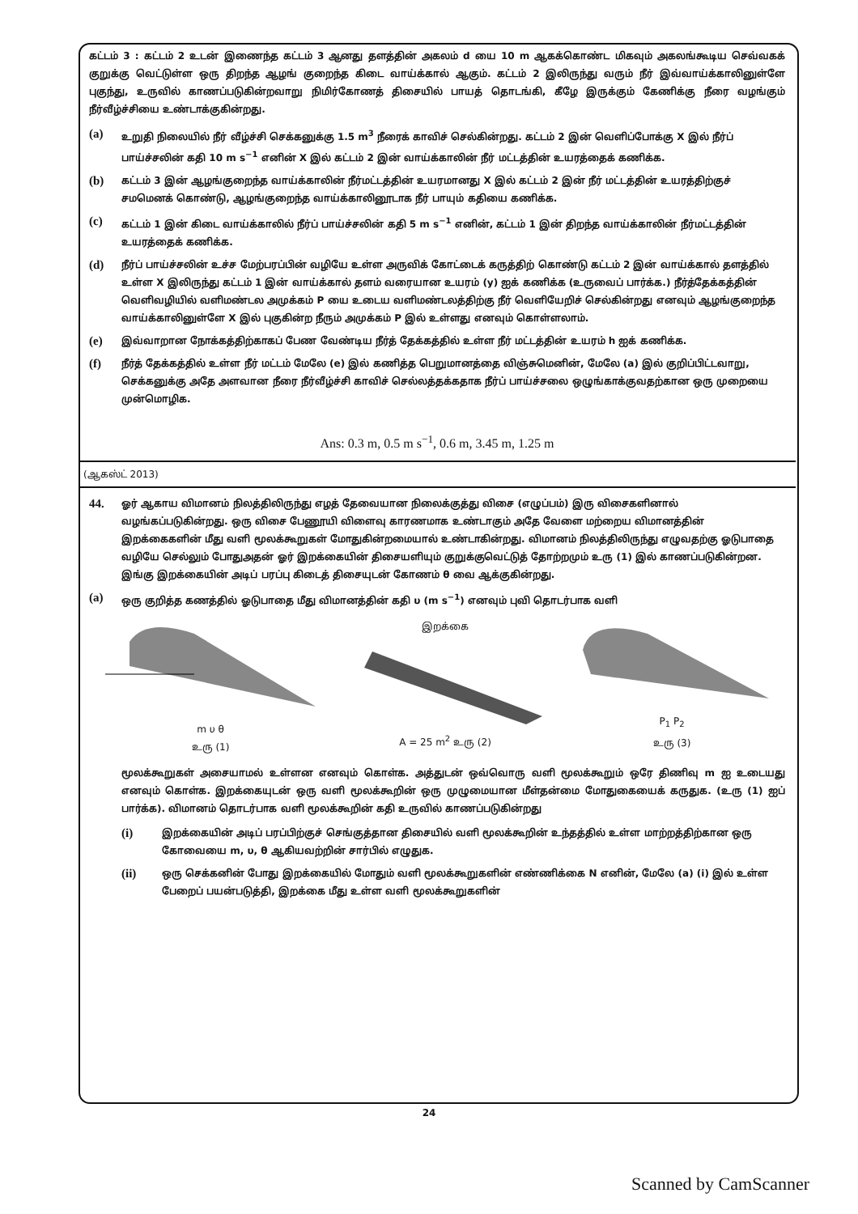கட்டம் 3 : கட்டம் 2 உடன் இணைந்த கட்டம் 3 ஆனது தளத்தின் அகலம் d யை 10 m ஆகக்கொண்ட மிகவும் அகலங்கூடிய செவ்வகக் குறுக்கு வெட்டுள்ள ஒரு திறந்த ஆழங் குறைந்த கிடை வாய்க்கால் ஆகும். கட்டம் 2 இலிருந்து வரும் நீர் இவ்வாய்க்காலினுள்ளே புகுந்து, உருவில் காணப்படுகின்றவாறு நிமிர்கோணத் திசையில் பாயத் தொடங்கி, கீழே இருக்கும் கேணிக்கு நீரை வழங்கும் நீர்வீழ்ச்சியை உண்டாக்குகின்றது.
(a) உறுதி நிலையில் நீர் வீழ்ச்சி செக்கனுக்கு 1.5 m<sup>3</sup> நீரைக் காவிச் செல்கின்றது. கட்டம் 2 இன் வெளிப்போக்கு X இல் நீர்ப் பாய்ச்சலின் கதி 10 m s<sup>−1</sup> எனின் X இல் கட்டம் 2 இன் வாய்க்காலின் நீர் மட்டத்தின் உயரத்தைக் கணிக்க.
(b) கட்டம் 3 இன் ஆழங்குறைந்த வாய்க்காலின் நீர்மட்டத்தின் உயரமானது X இல் கட்டம் 2 இன் நீர் மட்டத்தின் உயரத்திற்குச் சமமெனக் கொண்டு, ஆழங்குறைந்த வாய்க்காலினூடாக நீர் பாயும் கதியை கணிக்க.
(c) கட்டம் 1 இன் கிடை வாய்க்காலில் நீர்ப் பாய்ச்சலின் கதி 5 m s<sup>−1</sup> எனின், கட்டம் 1 இன் திறந்த வாய்க்காலின் நீர்மட்டத்தின் உயரத்தைக் கணிக்க.
(d) நீர்ப் பாய்ச்சலின் உச்ச மேற்பரப்பின் வழியே உள்ள அருவிக் கோட்டைக் கருத்திற் கொண்டு கட்டம் 2 இன் வாய்க்கால் தளத்தில் உள்ள X இலிருந்து கட்டம் 1 இன் வாய்க்கால் தளம் வரையான உயரம் (y) ஐக் கணிக்க (உருவைப் பார்க்க.) நீர்த்தேக்கத்தின் வெளிவழியில் வளிமண்டல அமுக்கம் P யை உடைய வளிமண்டலத்திற்கு நீர் வெளியேறிச் செல்கின்றது எனவும் ஆழங்குறைந்த வாய்க்காலினுள்ளே X இல் புகுகின்ற நீரும் அமுக்கம் P இல் உள்ளது எனவும் கொள்ளலாம்.
(e) இவ்வாறான நோக்கத்திற்காகப் பேண வேண்டிய நீர்த் தேக்கத்தில் உள்ள நீர் மட்டத்தின் உயரம் h ஐக் கணிக்க.
(f) நீர்த் தேக்கத்தில் உள்ள நீர் மட்டம் மேலே (e) இல் கணித்த பெறுமானத்தை விஞ்சுமெனின், மேலே (a) இல் குறிப்பிட்டவாறு, செக்கனுக்கு அதே அளவான நீரை நீர்வீழ்ச்சி காவிச் செல்லத்தக்கதாக நீர்ப் பாய்ச்சலை ஒழுங்காக்குவதற்கான ஒரு முறையை முன்மொழிக.
Ans: 0.3 m, 0.5 m s<sup>−1</sup>, 0.6 m, 3.45 m, 1.25 m
(ஆகஸ்ட் 2013)
44. ஓர் ஆகாய விமானம் நிலத்திலிருந்து எழத் தேவையான நிலைக்குத்து விசை (எழுப்பம்) இரு விசைகளினால் வழங்கப்படுகின்றது. ஒரு விசை பேணூயி விளைவு காரணமாக உண்டாகும் அதே வேளை மற்றைய விமானத்தின் இறக்கைகளின் மீது வளி மூலக்கூறுகள் மோதுகின்றமையால் உண்டாகின்றது. விமானம் நிலத்திலிருந்து எழுவதற்கு ஓடுபாதை வழியே செல்லும் போதுஅதன் ஓர் இறக்கையின் திசையளியும் குறுக்குவெட்டுத் தோற்றமும் உரு (1) இல் காணப்படுகின்றன. இங்கு இறக்கையின் அடிப் பரப்பு கிடைத் திசையுடன் கோணம் θ வை ஆக்குகின்றது.
(a) ஒரு குறித்த கணத்தில் ஓடுபாதை மீது விமானத்தின் கதி υ (m s<sup>−1</sup>) எனவும் புவி தொடர்பாக வளி
m υ θ
உரு (1)
இறக்கை
A = 25 m<sup>2</sup> உரு (2)
P<sub>1</sub> P<sub>2</sub>
உரு (3)
மூலக்கூறுகள் அசையாமல் உள்ளன எனவும் கொள்க. அத்துடன் ஒவ்வொரு வளி மூலக்கூறும் ஒரே திணிவு m ஐ உடையது எனவும் கொள்க. இறக்கையுடன் ஒரு வளி மூலக்கூறின் ஒரு முழுமையான மீள்தன்மை மோதுகையைக் கருதுக. (உரு (1) ஐப் பார்க்க). விமானம் தொடர்பாக வளி மூலக்கூறின் கதி உருவில் காணப்படுகின்றது
(i) இறக்கையின் அடிப் பரப்பிற்குச் செங்குத்தான திசையில் வளி மூலக்கூறின் உந்தத்தில் உள்ள மாற்றத்திற்கான ஒரு கோவையை m, υ, θ ஆகியவற்றின் சார்பில் எழுதுக.
(ii) ஒரு செக்கனின் போது இறக்கையில் மோதும் வளி மூலக்கூறுகளின் எண்ணிக்கை N எனின், மேலே (a) (i) இல் உள்ள பேறைப் பயன்படுத்தி, இறக்கை மீது உள்ள வளி மூலக்கூறுகளின்
24
Scanned by CamScanner